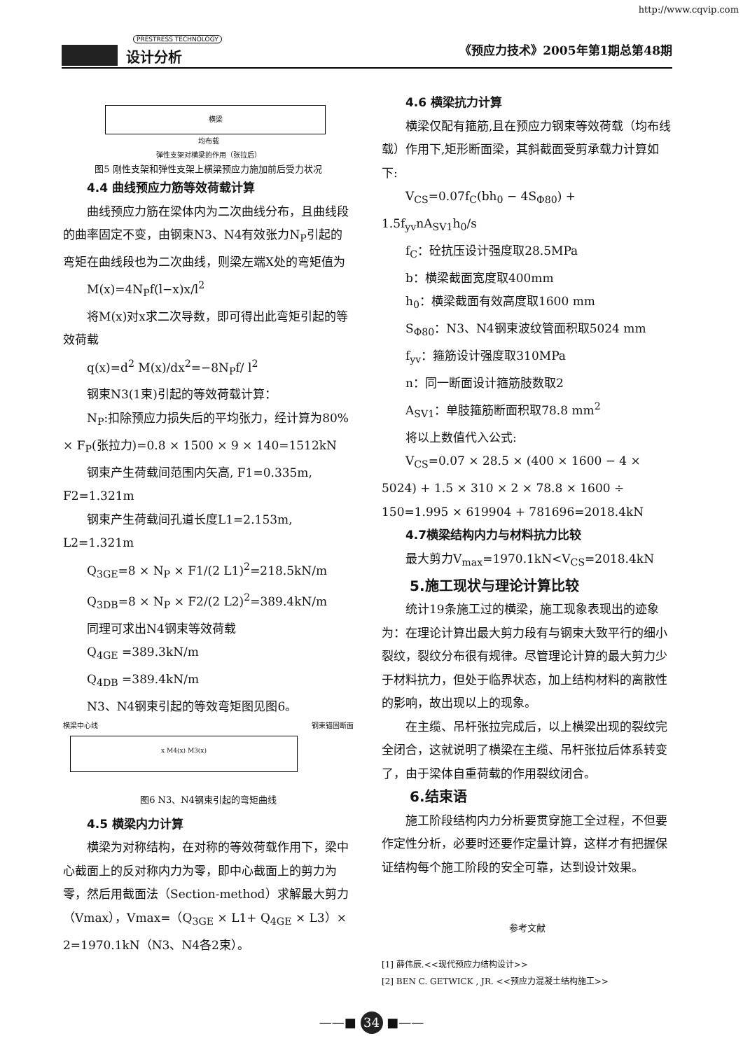http://www.cqvip.com
PRESTRESS TECHNOLOGY
设计分析 《预应力技术》2005年第1期总第48期
横梁
均布载
弹性支架对横梁的作用（张拉后）
图5 刚性支架和弹性支架上横梁预应力施加前后受力状况
4.4 曲线预应力筋等效荷载计算
曲线预应力筋在梁体内为二次曲线分布，且曲线段的曲率固定不变，由钢束N3、N4有效张力N<sub>P</sub>引起的弯矩在曲线段也为二次曲线，则梁左端X处的弯矩值为
M(x)=4N<sub>P</sub>f(l−x)x/l<sup>2</sup>
将M(x)对x求二次导数，即可得出此弯矩引起的等效荷载
q(x)=d<sup>2</sup> M(x)/dx<sup>2</sup>=−8N<sub>P</sub>f/ l<sup>2</sup>
钢束N3(1束)引起的等效荷载计算：
N<sub>P</sub>:扣除预应力损失后的平均张力，经计算为80% × F<sub>P</sub>(张拉力)=0.8 × 1500 × 9 × 140=1512kN
钢束产生荷载间范围内矢高, F1=0.335m, F2=1.321m
钢束产生荷载间孔道长度L1=2.153m, L2=1.321m
Q<sub>3GE</sub>=8 × N<sub>P</sub> × F1/(2 L1)<sup>2</sup>=218.5kN/m
Q<sub>3DB</sub>=8 × N<sub>P</sub> × F2/(2 L2)<sup>2</sup>=389.4kN/m
同理可求出N4钢束等效荷载
Q<sub>4GE</sub> =389.3kN/m
Q<sub>4DB</sub> =389.4kN/m
N3、N4钢束引起的等效弯矩图见图6。
横梁中心线 钢束锚固断面
x M4(x) M3(x)
图6 N3、N4钢束引起的弯矩曲线
4.5 横梁内力计算
横梁为对称结构，在对称的等效荷载作用下，梁中心截面上的反对称内力为零，即中心截面上的剪力为零，然后用截面法（Section-method）求解最大剪力（Vmax），Vmax=（Q<sub>3GE</sub> × L1+ Q<sub>4GE</sub> × L3）× 2=1970.1kN（N3、N4各2束）。
4.6 横梁抗力计算
横梁仅配有箍筋,且在预应力钢束等效荷载（均布线载）作用下,矩形断面梁，其斜截面受剪承载力计算如下:
V<sub>CS</sub>=0.07f<sub>C</sub>(bh<sub>0</sub> − 4S<sub>Φ80</sub>) + 1.5f<sub>yv</sub>nA<sub>SV1</sub>h<sub>0</sub>/s
f<sub>C</sub>：砼抗压设计强度取28.5MPa
b：横梁截面宽度取400mm
h<sub>0</sub>：横梁截面有效高度取1600 mm
S<sub>Φ80</sub>：N3、N4钢束波纹管面积取5024 mm
f<sub>yv</sub>：箍筋设计强度取310MPa
n：同一断面设计箍筋肢数取2
A<sub>SV1</sub>：单肢箍筋断面积取78.8 mm<sup>2</sup>
将以上数值代入公式:
V<sub>CS</sub>=0.07 × 28.5 × (400 × 1600 − 4 × 5024) + 1.5 × 310 × 2 × 78.8 × 1600 ÷ 150=1.995 × 619904 + 781696=2018.4kN
4.7横梁结构内力与材料抗力比较
最大剪力V<sub>max</sub>=1970.1kN<V<sub>CS</sub>=2018.4kN
5.施工现状与理论计算比较
统计19条施工过的横梁，施工现象表现出的迹象为：在理论计算出最大剪力段有与钢束大致平行的细小裂纹，裂纹分布很有规律。尽管理论计算的最大剪力少于材料抗力，但处于临界状态，加上结构材料的离散性的影响，故出现以上的现象。
在主缆、吊杆张拉完成后，以上横梁出现的裂纹完全闭合，这就说明了横梁在主缆、吊杆张拉后体系转变了，由于梁体自重荷载的作用裂纹闭合。
6.结束语
施工阶段结构内力分析要贯穿施工全过程，不但要作定性分析，必要时还要作定量计算，这样才有把握保证结构每个施工阶段的安全可靠，达到设计效果。
参考文献
[1] 薛伟辰.<<现代预应力结构设计>>
[2] BEN C. GETWICK , JR. <<预应力混凝土结构施工>>
——■ 34 ■——